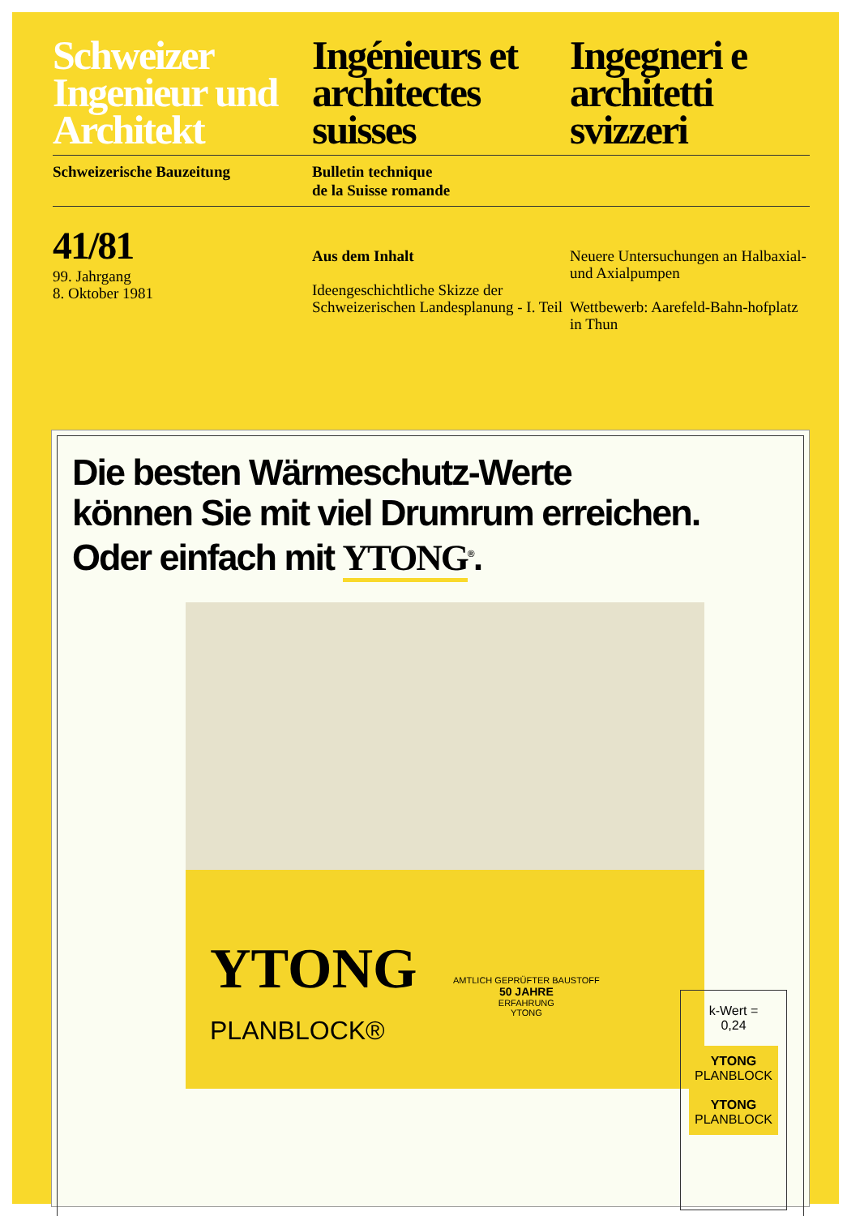Schweizer Ingenieur und Architekt
Ingénieurs et architectes suisses
Ingegneri e architetti svizzeri
Schweizerische Bauzeitung Bulletin technique
de la Suisse romande
41/81
99. Jahrgang
8. Oktober 1981
Aus dem Inhalt
Ideengeschichtliche Skizze der Schweizerischen Landesplanung - I. Teil
Neuere Untersuchungen an Halbaxial- und Axialpumpen
Wettbewerb: Aarefeld-Bahn-hofplatz in Thun
Die besten Wärmeschutz-Werte
können Sie mit viel Drumrum erreichen.
Oder einfach mit YTONG<sup>®</sup>.
YTONG
PLANBLOCK®
AMTLICH GEPRÜFTER BAUSTOFF
50 JAHRE
ERFAHRUNG
YTONG
k-Wert =
0,24
YTONG
PLANBLOCK
YTONG
PLANBLOCK